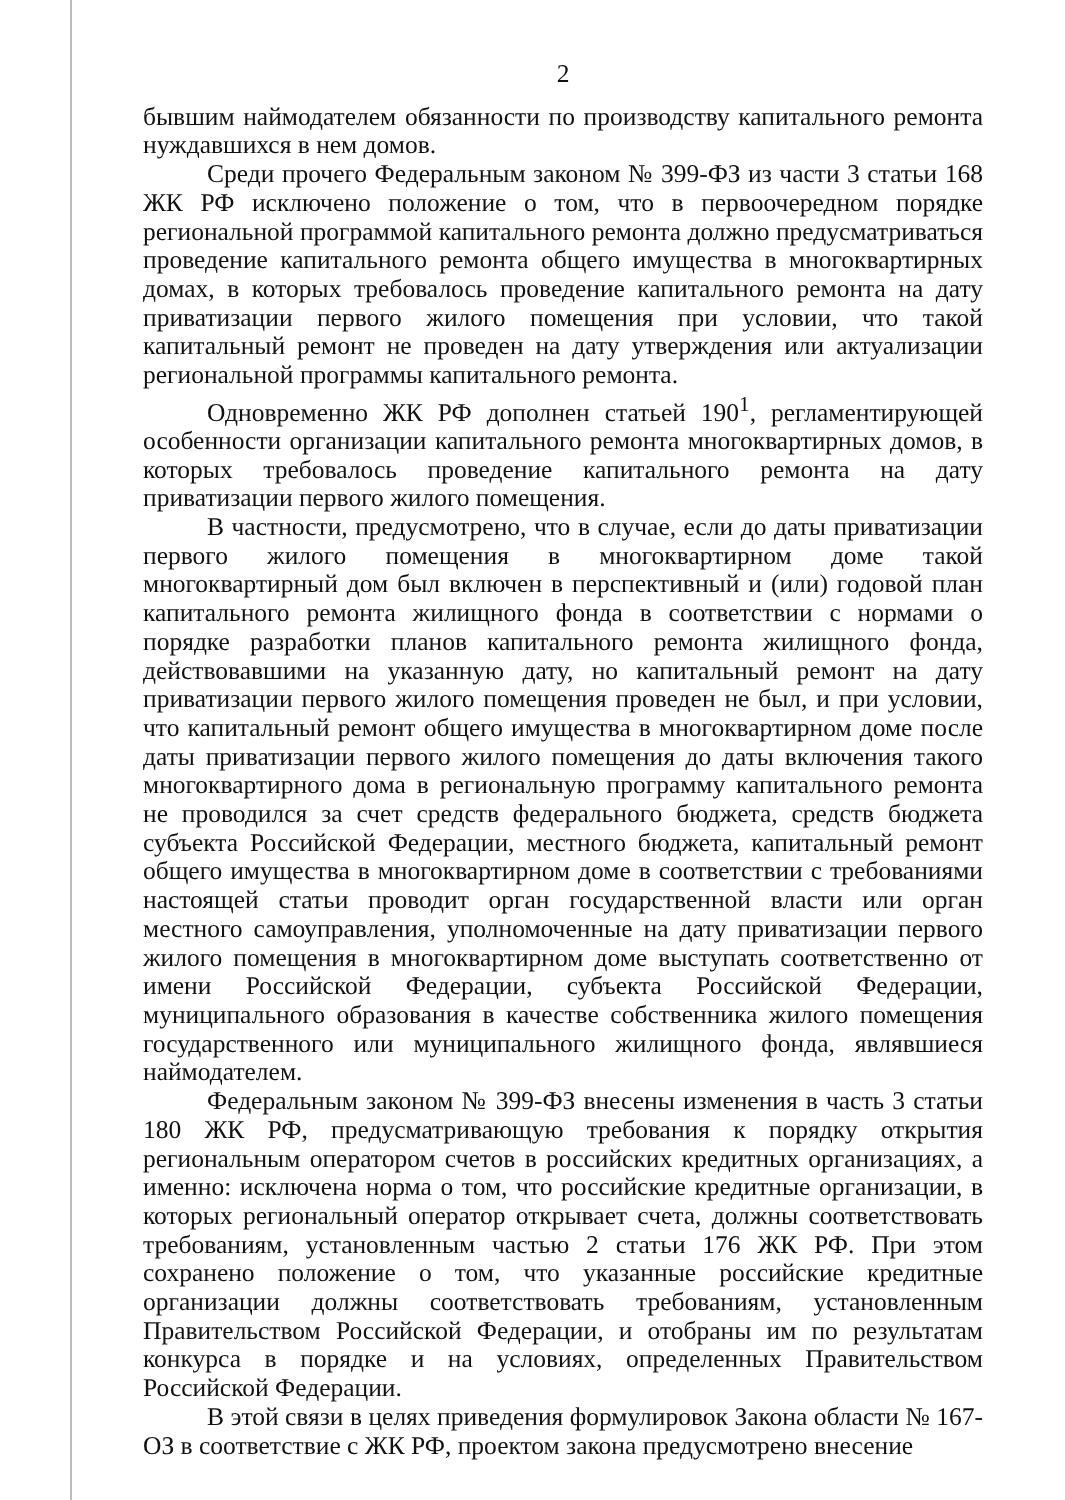2
бывшим наймодателем обязанности по производству капитального ремонта нуждавшихся в нем домов.
Среди прочего Федеральным законом № 399-ФЗ из части 3 статьи 168 ЖК РФ исключено положение о том, что в первоочередном порядке региональной программой капитального ремонта должно предусматриваться проведение капитального ремонта общего имущества в многоквартирных домах, в которых требовалось проведение капитального ремонта на дату приватизации первого жилого помещения при условии, что такой капитальный ремонт не проведен на дату утверждения или актуализации региональной программы капитального ремонта.
Одновременно ЖК РФ дополнен статьей 190<sup>1</sup>, регламентирующей особенности организации капитального ремонта многоквартирных домов, в которых требовалось проведение капитального ремонта на дату приватизации первого жилого помещения.
В частности, предусмотрено, что в случае, если до даты приватизации первого жилого помещения в многоквартирном доме такой многоквартирный дом был включен в перспективный и (или) годовой план капитального ремонта жилищного фонда в соответствии с нормами о порядке разработки планов капитального ремонта жилищного фонда, действовавшими на указанную дату, но капитальный ремонт на дату приватизации первого жилого помещения проведен не был, и при условии, что капитальный ремонт общего имущества в многоквартирном доме после даты приватизации первого жилого помещения до даты включения такого многоквартирного дома в региональную программу капитального ремонта не проводился за счет средств федерального бюджета, средств бюджета субъекта Российской Федерации, местного бюджета, капитальный ремонт общего имущества в многоквартирном доме в соответствии с требованиями настоящей статьи проводит орган государственной власти или орган местного самоуправления, уполномоченные на дату приватизации первого жилого помещения в многоквартирном доме выступать соответственно от имени Российской Федерации, субъекта Российской Федерации, муниципального образования в качестве собственника жилого помещения государственного или муниципального жилищного фонда, являвшиеся наймодателем.
Федеральным законом № 399-ФЗ внесены изменения в часть 3 статьи 180 ЖК РФ, предусматривающую требования к порядку открытия региональным оператором счетов в российских кредитных организациях, а именно: исключена норма о том, что российские кредитные организации, в которых региональный оператор открывает счета, должны соответствовать требованиям, установленным частью 2 статьи 176 ЖК РФ. При этом сохранено положение о том, что указанные российские кредитные организации должны соответствовать требованиям, установленным Правительством Российской Федерации, и отобраны им по результатам конкурса в порядке и на условиях, определенных Правительством Российской Федерации.
В этой связи в целях приведения формулировок Закона области № 167-ОЗ в соответствие с ЖК РФ, проектом закона предусмотрено внесение